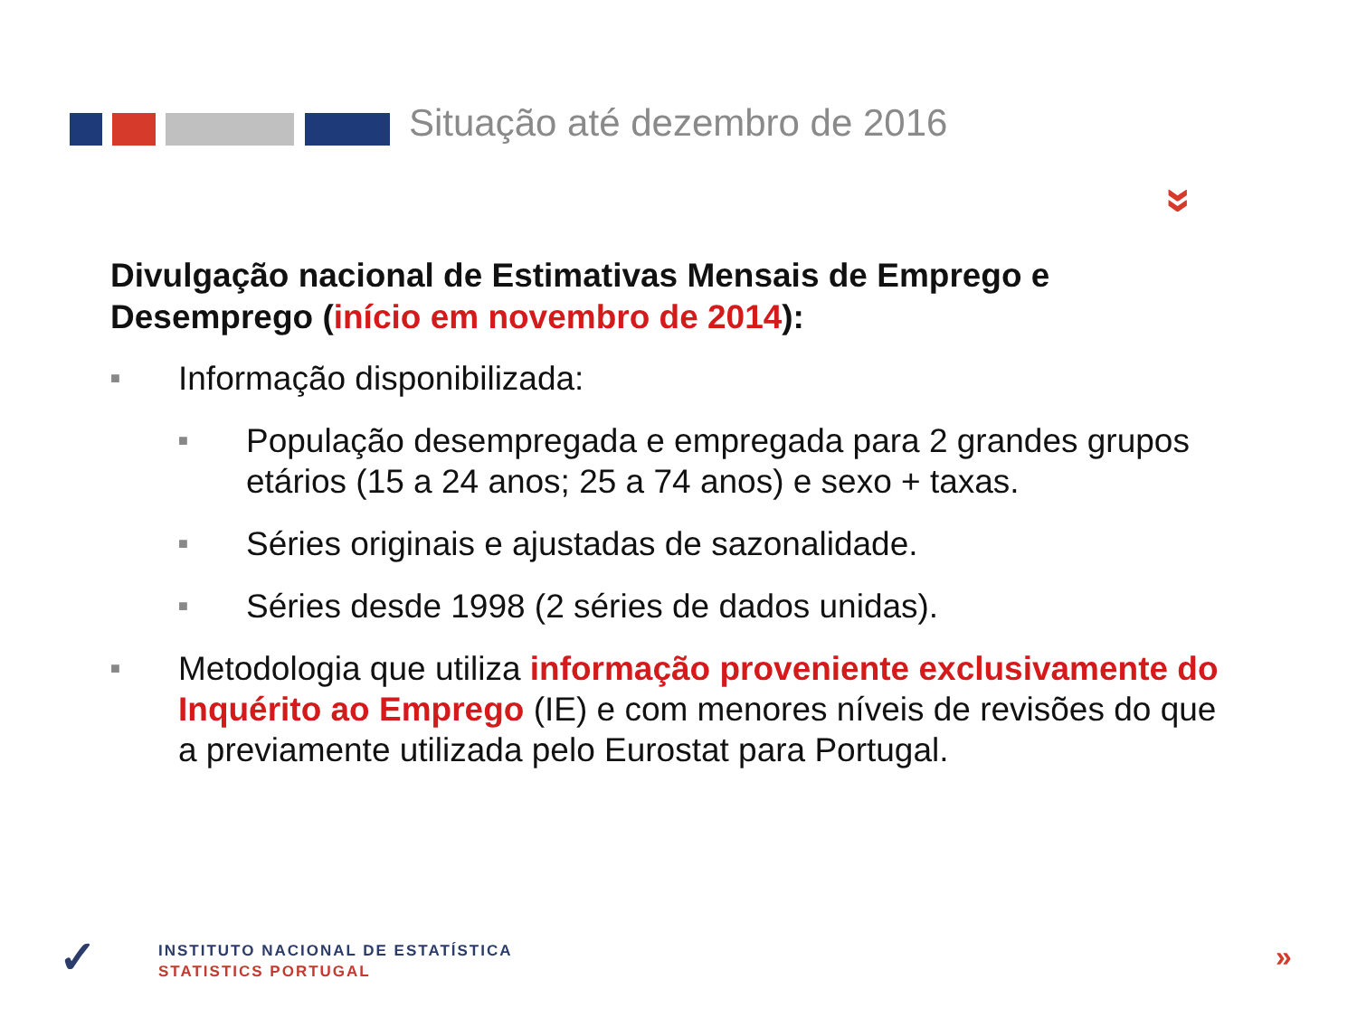Situação até dezembro de 2016
»
Divulgação nacional de Estimativas Mensais de Emprego e Desemprego (início em novembro de 2014):
■ Informação disponibilizada:
■ População desempregada e empregada para 2 grandes grupos etários (15 a 24 anos; 25 a 74 anos) e sexo + taxas.
■ Séries originais e ajustadas de sazonalidade.
■ Séries desde 1998 (2 séries de dados unidas).
■ Metodologia que utiliza informação proveniente exclusivamente do Inquérito ao Emprego (IE) e com menores níveis de revisões do que a previamente utilizada pelo Eurostat para Portugal.
✓
INSTITUTO NACIONAL DE ESTATÍSTICA
STATISTICS PORTUGAL
»